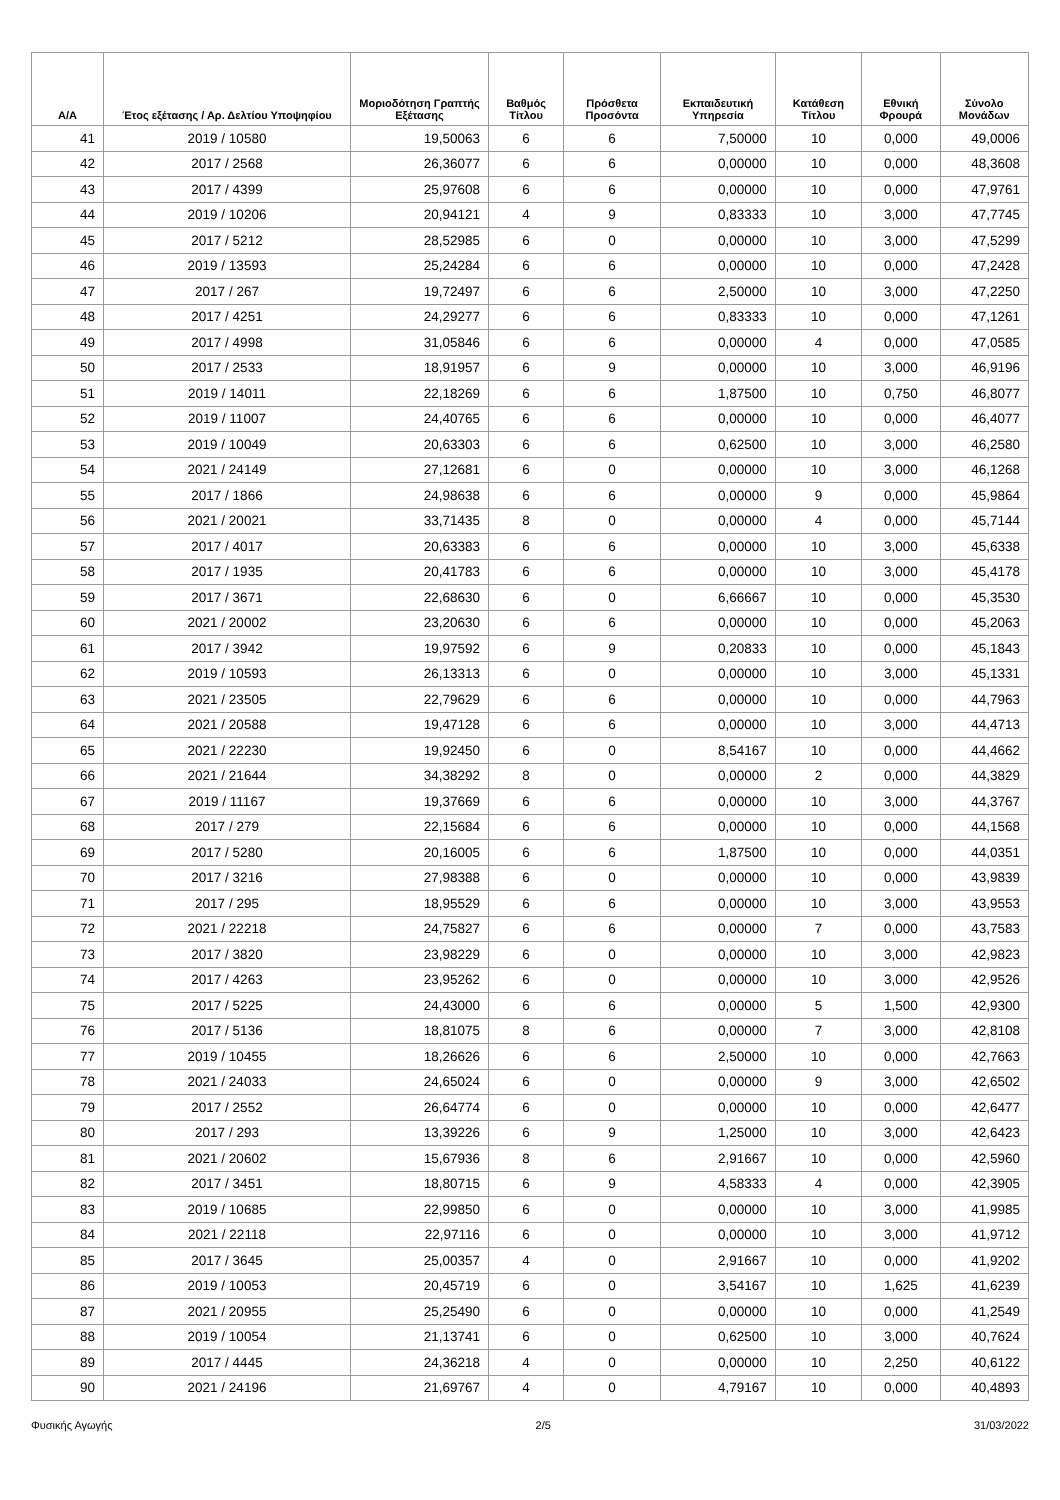| Α/Α | Έτος εξέτασης / Αρ. Δελτίου Υποψηφίου | Μοριοδότηση Γραπτής Εξέτασης | Βαθμός Τίτλου | Πρόσθετα Προσόντα | Εκπαιδευτική Υπηρεσία | Κατάθεση Τίτλου | Εθνική Φρουρά | Σύνολο Μονάδων |
| --- | --- | --- | --- | --- | --- | --- | --- | --- |
| 41 | 2019 / 10580 | 19,50063 | 6 | 6 | 7,50000 | 10 | 0,000 | 49,0006 |
| 42 | 2017 / 2568 | 26,36077 | 6 | 6 | 0,00000 | 10 | 0,000 | 48,3608 |
| 43 | 2017 / 4399 | 25,97608 | 6 | 6 | 0,00000 | 10 | 0,000 | 47,9761 |
| 44 | 2019 / 10206 | 20,94121 | 4 | 9 | 0,83333 | 10 | 3,000 | 47,7745 |
| 45 | 2017 / 5212 | 28,52985 | 6 | 0 | 0,00000 | 10 | 3,000 | 47,5299 |
| 46 | 2019 / 13593 | 25,24284 | 6 | 6 | 0,00000 | 10 | 0,000 | 47,2428 |
| 47 | 2017 / 267 | 19,72497 | 6 | 6 | 2,50000 | 10 | 3,000 | 47,2250 |
| 48 | 2017 / 4251 | 24,29277 | 6 | 6 | 0,83333 | 10 | 0,000 | 47,1261 |
| 49 | 2017 / 4998 | 31,05846 | 6 | 6 | 0,00000 | 4 | 0,000 | 47,0585 |
| 50 | 2017 / 2533 | 18,91957 | 6 | 9 | 0,00000 | 10 | 3,000 | 46,9196 |
| 51 | 2019 / 14011 | 22,18269 | 6 | 6 | 1,87500 | 10 | 0,750 | 46,8077 |
| 52 | 2019 / 11007 | 24,40765 | 6 | 6 | 0,00000 | 10 | 0,000 | 46,4077 |
| 53 | 2019 / 10049 | 20,63303 | 6 | 6 | 0,62500 | 10 | 3,000 | 46,2580 |
| 54 | 2021 / 24149 | 27,12681 | 6 | 0 | 0,00000 | 10 | 3,000 | 46,1268 |
| 55 | 2017 / 1866 | 24,98638 | 6 | 6 | 0,00000 | 9 | 0,000 | 45,9864 |
| 56 | 2021 / 20021 | 33,71435 | 8 | 0 | 0,00000 | 4 | 0,000 | 45,7144 |
| 57 | 2017 / 4017 | 20,63383 | 6 | 6 | 0,00000 | 10 | 3,000 | 45,6338 |
| 58 | 2017 / 1935 | 20,41783 | 6 | 6 | 0,00000 | 10 | 3,000 | 45,4178 |
| 59 | 2017 / 3671 | 22,68630 | 6 | 0 | 6,66667 | 10 | 0,000 | 45,3530 |
| 60 | 2021 / 20002 | 23,20630 | 6 | 6 | 0,00000 | 10 | 0,000 | 45,2063 |
| 61 | 2017 / 3942 | 19,97592 | 6 | 9 | 0,20833 | 10 | 0,000 | 45,1843 |
| 62 | 2019 / 10593 | 26,13313 | 6 | 0 | 0,00000 | 10 | 3,000 | 45,1331 |
| 63 | 2021 / 23505 | 22,79629 | 6 | 6 | 0,00000 | 10 | 0,000 | 44,7963 |
| 64 | 2021 / 20588 | 19,47128 | 6 | 6 | 0,00000 | 10 | 3,000 | 44,4713 |
| 65 | 2021 / 22230 | 19,92450 | 6 | 0 | 8,54167 | 10 | 0,000 | 44,4662 |
| 66 | 2021 / 21644 | 34,38292 | 8 | 0 | 0,00000 | 2 | 0,000 | 44,3829 |
| 67 | 2019 / 11167 | 19,37669 | 6 | 6 | 0,00000 | 10 | 3,000 | 44,3767 |
| 68 | 2017 / 279 | 22,15684 | 6 | 6 | 0,00000 | 10 | 0,000 | 44,1568 |
| 69 | 2017 / 5280 | 20,16005 | 6 | 6 | 1,87500 | 10 | 0,000 | 44,0351 |
| 70 | 2017 / 3216 | 27,98388 | 6 | 0 | 0,00000 | 10 | 0,000 | 43,9839 |
| 71 | 2017 / 295 | 18,95529 | 6 | 6 | 0,00000 | 10 | 3,000 | 43,9553 |
| 72 | 2021 / 22218 | 24,75827 | 6 | 6 | 0,00000 | 7 | 0,000 | 43,7583 |
| 73 | 2017 / 3820 | 23,98229 | 6 | 0 | 0,00000 | 10 | 3,000 | 42,9823 |
| 74 | 2017 / 4263 | 23,95262 | 6 | 0 | 0,00000 | 10 | 3,000 | 42,9526 |
| 75 | 2017 / 5225 | 24,43000 | 6 | 6 | 0,00000 | 5 | 1,500 | 42,9300 |
| 76 | 2017 / 5136 | 18,81075 | 8 | 6 | 0,00000 | 7 | 3,000 | 42,8108 |
| 77 | 2019 / 10455 | 18,26626 | 6 | 6 | 2,50000 | 10 | 0,000 | 42,7663 |
| 78 | 2021 / 24033 | 24,65024 | 6 | 0 | 0,00000 | 9 | 3,000 | 42,6502 |
| 79 | 2017 / 2552 | 26,64774 | 6 | 0 | 0,00000 | 10 | 0,000 | 42,6477 |
| 80 | 2017 / 293 | 13,39226 | 6 | 9 | 1,25000 | 10 | 3,000 | 42,6423 |
| 81 | 2021 / 20602 | 15,67936 | 8 | 6 | 2,91667 | 10 | 0,000 | 42,5960 |
| 82 | 2017 / 3451 | 18,80715 | 6 | 9 | 4,58333 | 4 | 0,000 | 42,3905 |
| 83 | 2019 / 10685 | 22,99850 | 6 | 0 | 0,00000 | 10 | 3,000 | 41,9985 |
| 84 | 2021 / 22118 | 22,97116 | 6 | 0 | 0,00000 | 10 | 3,000 | 41,9712 |
| 85 | 2017 / 3645 | 25,00357 | 4 | 0 | 2,91667 | 10 | 0,000 | 41,9202 |
| 86 | 2019 / 10053 | 20,45719 | 6 | 0 | 3,54167 | 10 | 1,625 | 41,6239 |
| 87 | 2021 / 20955 | 25,25490 | 6 | 0 | 0,00000 | 10 | 0,000 | 41,2549 |
| 88 | 2019 / 10054 | 21,13741 | 6 | 0 | 0,62500 | 10 | 3,000 | 40,7624 |
| 89 | 2017 / 4445 | 24,36218 | 4 | 0 | 0,00000 | 10 | 2,250 | 40,6122 |
| 90 | 2021 / 24196 | 21,69767 | 4 | 0 | 4,79167 | 10 | 0,000 | 40,4893 |
Φυσικής Αγωγής 2/5 31/03/2022